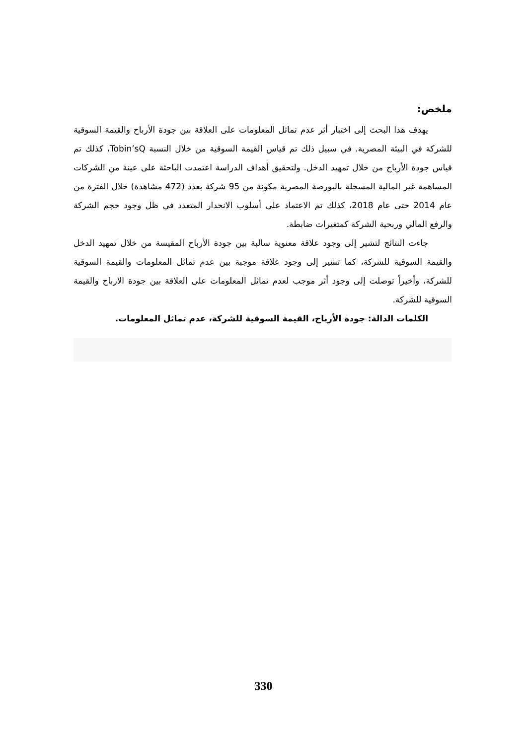ملخص:
يهدف هذا البحث إلى اختبار أثر عدم تماثل المعلومات على العلاقة بين جودة الأرباح والقيمة السوقية للشركة في البيئة المصرية. في سبيل ذلك تم قياس القيمة السوقية من خلال النسبة Tobin’sQ، كذلك تم قياس جودة الأرباح من خلال تمهيد الدخل. ولتحقيق أهداف الدراسة اعتمدت الباحثة على عينة من الشركات المساهمة غير المالية المسجلة بالبورصة المصرية مكونة من 95 شركة بعدد (472 مشاهدة) خلال الفترة من عام 2014 حتى عام 2018، كذلك تم الاعتماد على أسلوب الانحدار المتعدد في ظل وجود حجم الشركة والرفع المالي وربحية الشركة كمتغيرات ضابطة.
جاءت النتائج لتشير إلى وجود علاقة معنوية سالبة بين جودة الأرباح المقيسة من خلال تمهيد الدخل والقيمة السوقية للشركة، كما تشير إلى وجود علاقة موجبة بين عدم تماثل المعلومات والقيمة السوقية للشركة، وأخيراً توصلت إلى وجود أثر موجب لعدم تماثل المعلومات على العلاقة بين جودة الارباح والقيمة السوقية للشركة.
الكلمات الدالة: جودة الأرباح، القيمة السوقية للشركة، عدم تماثل المعلومات.
330